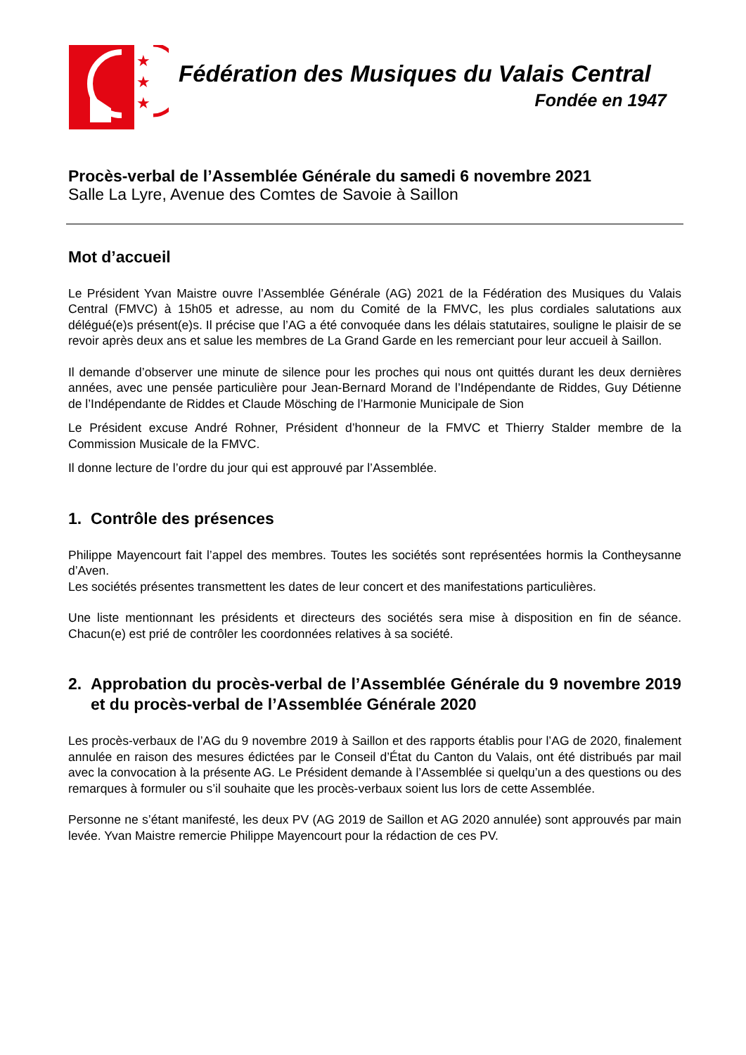★
★
★
Fédération des Musiques du Valais Central
Fondée en 1947
Procès-verbal de l’Assemblée Générale du samedi 6 novembre 2021
Salle La Lyre, Avenue des Comtes de Savoie à Saillon
Mot d’accueil
Le Président Yvan Maistre ouvre l’Assemblée Générale (AG) 2021 de la Fédération des Musiques du Valais Central (FMVC) à 15h05 et adresse, au nom du Comité de la FMVC, les plus cordiales salutations aux délégué(e)s présent(e)s. Il précise que l’AG a été convoquée dans les délais statutaires, souligne le plaisir de se revoir après deux ans et salue les membres de La Grand Garde en les remerciant pour leur accueil à Saillon.
Il demande d’observer une minute de silence pour les proches qui nous ont quittés durant les deux dernières années, avec une pensée particulière pour Jean-Bernard Morand de l’Indépendante de Riddes, Guy Détienne de l’Indépendante de Riddes et Claude Mösching de l’Harmonie Municipale de Sion
Le Président excuse André Rohner, Président d’honneur de la FMVC et Thierry Stalder membre de la Commission Musicale de la FMVC.
Il donne lecture de l’ordre du jour qui est approuvé par l’Assemblée.
1. Contrôle des présences
Philippe Mayencourt fait l’appel des membres. Toutes les sociétés sont représentées hormis la Contheysanne d’Aven.
Les sociétés présentes transmettent les dates de leur concert et des manifestations particulières.
Une liste mentionnant les présidents et directeurs des sociétés sera mise à disposition en fin de séance. Chacun(e) est prié de contrôler les coordonnées relatives à sa société.
2. Approbation du procès-verbal de l’Assemblée Générale du 9 novembre 2019 et du procès-verbal de l’Assemblée Générale 2020
Les procès-verbaux de l’AG du 9 novembre 2019 à Saillon et des rapports établis pour l’AG de 2020, finalement annulée en raison des mesures édictées par le Conseil d’État du Canton du Valais, ont été distribués par mail avec la convocation à la présente AG. Le Président demande à l’Assemblée si quelqu’un a des questions ou des remarques à formuler ou s’il souhaite que les procès-verbaux soient lus lors de cette Assemblée.
Personne ne s’étant manifesté, les deux PV (AG 2019 de Saillon et AG 2020 annulée) sont approuvés par main levée. Yvan Maistre remercie Philippe Mayencourt pour la rédaction de ces PV.